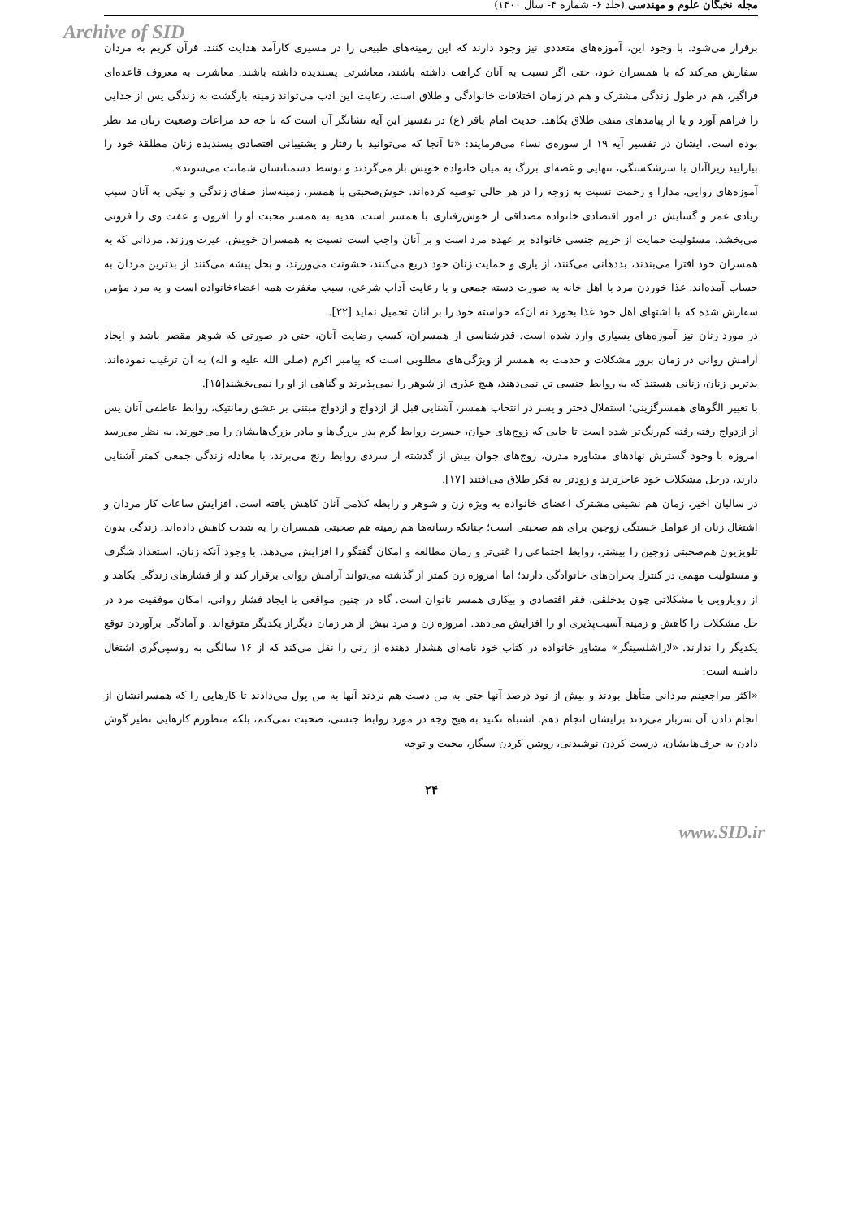مجله نخبگان علوم و مهندسی (جلد ۶- شماره ۴- سال ۱۴۰۰)
Archive of SID
برقرار می‌شود. با وجود این، آموزه‌های متعددی نیز وجود دارند که این زمینه‌های طبیعی را در مسیری کارآمد هدایت کنند. قرآن کریم به مردان سفارش می‌کند که با همسران خود، حتی اگر نسبت به آنان کراهت داشته باشند، معاشرتی پسندیده داشته باشند. معاشرت به معروف قاعده‌ای فراگیر، هم در طول زندگی مشترک و هم در زمان اختلافات خانوادگی و طلاق است. رعایت این ادب می‌تواند زمینه بازگشت به زندگی پس از جدایی را فراهم آورد و یا از پیامدهای منفی طلاق بکاهد. حدیث امام باقر (ع) در تفسیر این آیه نشانگر آن است که تا چه حد مراعات وضعیت زنان مد نظر بوده است. ایشان در تفسیر آیه ۱۹ از سوره‌ی نساء می‌فرمایند: «تا آنجا که می‌توانید با رفتار و پشتیبانی اقتصادی پسندیده زنان مطلقهٔ خود را بیارایید زیراآنان با سرشکستگی، تنهایی و غصه‌ای بزرگ به میان خانواده خویش باز می‌گردند و توسط دشمنانشان شماتت می‌شوند».
آموزه‌های روایی، مدارا و رحمت نسبت به زوجه را در هر حالی توصیه کرده‌اند. خوش‌صحبتی با همسر، زمینه‌ساز صفای زندگی و نیکی به آنان سبب زیادی عمر و گشایش در امور اقتصادی خانواده مصداقی از خوش‌رفتاری با همسر است. هدیه به همسر محبت او را افزون و عفت وی را فزونی می‌بخشد. مسئولیت حمایت از حریم جنسی خانواده بر عهده مرد است و بر آنان واجب است نسبت به همسران خویش، غیرت ورزند. مردانی که به همسران خود افترا می‌بندند، بددهانی می‌کنند، از یاری و حمایت زنان خود دریغ می‌کنند، خشونت می‌ورزند، و بخل پیشه می‌کنند از بدترین مردان به حساب آمده‌اند. غذا خوردن مرد با اهل خانه به صورت دسته جمعی و با رعایت آداب شرعی، سبب مغفرت همه اعضاءخانواده است و به مرد مؤمن سفارش شده که با اشتهای اهل خود غذا بخورد نه آن‌که خواسته خود را بر آنان تحمیل نماید [۲۲].
در مورد زنان نیز آموزه‌های بسیاری وارد شده است. قدرشناسی از همسران، کسب رضایت آنان، حتی در صورتی که شوهر مقصر باشد و ایجاد آرامش روانی در زمان بروز مشکلات و خدمت به همسر از ویژگی‌های مطلوبی است که پیامبر اکرم (صلی الله علیه و آله) به آن ترغیب نموده‌اند. بدترین زنان، زنانی هستند که به روابط جنسی تن نمی‌دهند، هیچ عذری از شوهر را نمی‌پذیرند و گناهی از او را نمی‌بخشند[۱۵].
با تغییر الگوهای همسرگزینی؛ استقلال دختر و پسر در انتخاب همسر، آشنایی قبل از ازدواج و ازدواج مبتنی بر عشق رمانتیک، روابط عاطفی آنان پس از ازدواج رفته رفته کم‌رنگ‌تر شده است تا جایی که زوج‌های جوان، حسرت روابط گرم پدر بزرگ‌ها و مادر بزرگ‌هایشان را می‌خورند. به نظر می‌رسد امروزه با وجود گسترش نهادهای مشاوره مدرن، زوج‌های جوان بیش از گذشته از سردی روابط رنج می‌برند، با معادله زندگی جمعی کمتر آشنایی دارند، درحل مشکلات خود عاجزترند و زودتر به فکر طلاق می‌افتند [۱۷].
در سالیان اخیر، زمان هم نشینی مشترک اعضای خانواده به ویژه زن و شوهر و رابطه کلامی آنان کاهش یافته است. افزایش ساعات کار مردان و اشتغال زنان از عوامل خستگی زوجین برای هم صحبتی است؛ چنانکه رسانه‌ها هم زمینه هم صحبتی همسران را به شدت کاهش داده‌اند. زندگی بدون تلویزیون هم‌صحبتی زوجین را بیشتر، روابط اجتماعی را غنی‌تر و زمان مطالعه و امکان گفتگو را افزایش می‌دهد. با وجود آنکه زنان، استعداد شگرف و مسئولیت مهمی در کنترل بحران‌های خانوادگی دارند؛ اما امروزه زن کمتر از گذشته می‌تواند آرامش روانی برقرار کند و از فشارهای زندگی بکاهد و از رویارویی با مشکلاتی چون بدخلقی، فقر اقتصادی و بیکاری همسر ناتوان است. گاه در چنین مواقعی با ایجاد فشار روانی، امکان موفقیت مرد در حل مشکلات را کاهش و زمینه آسیب‌پذیری او را افزایش می‌دهد. امروزه زن و مرد بیش از هر زمان دیگراز یکدیگر متوقع‌اند. و آمادگی برآوردن توقع یکدیگر را ندارند. «لاراشلسینگر» مشاور خانواده در کتاب خود نامه‌ای هشدار دهنده از زنی را نقل می‌کند که از ۱۶ سالگی به روسپی‌گری اشتغال داشته است:
«اکثر مراجعینم مردانی متأهل بودند و بیش از نود درصد آنها حتی به من دست هم نزدند آنها به من پول می‌دادند تا کارهایی را که همسرانشان از انجام دادن آن سرباز می‌زدند برایشان انجام دهم. اشتباه نکنید به هیچ وجه در مورد روابط جنسی، صحبت نمی‌کنم، بلکه منظورم کارهایی نظیر گوش دادن به حرف‌هایشان، درست کردن نوشیدنی، روشن کردن سیگار، محبت و توجه
۲۴
www.SID.ir